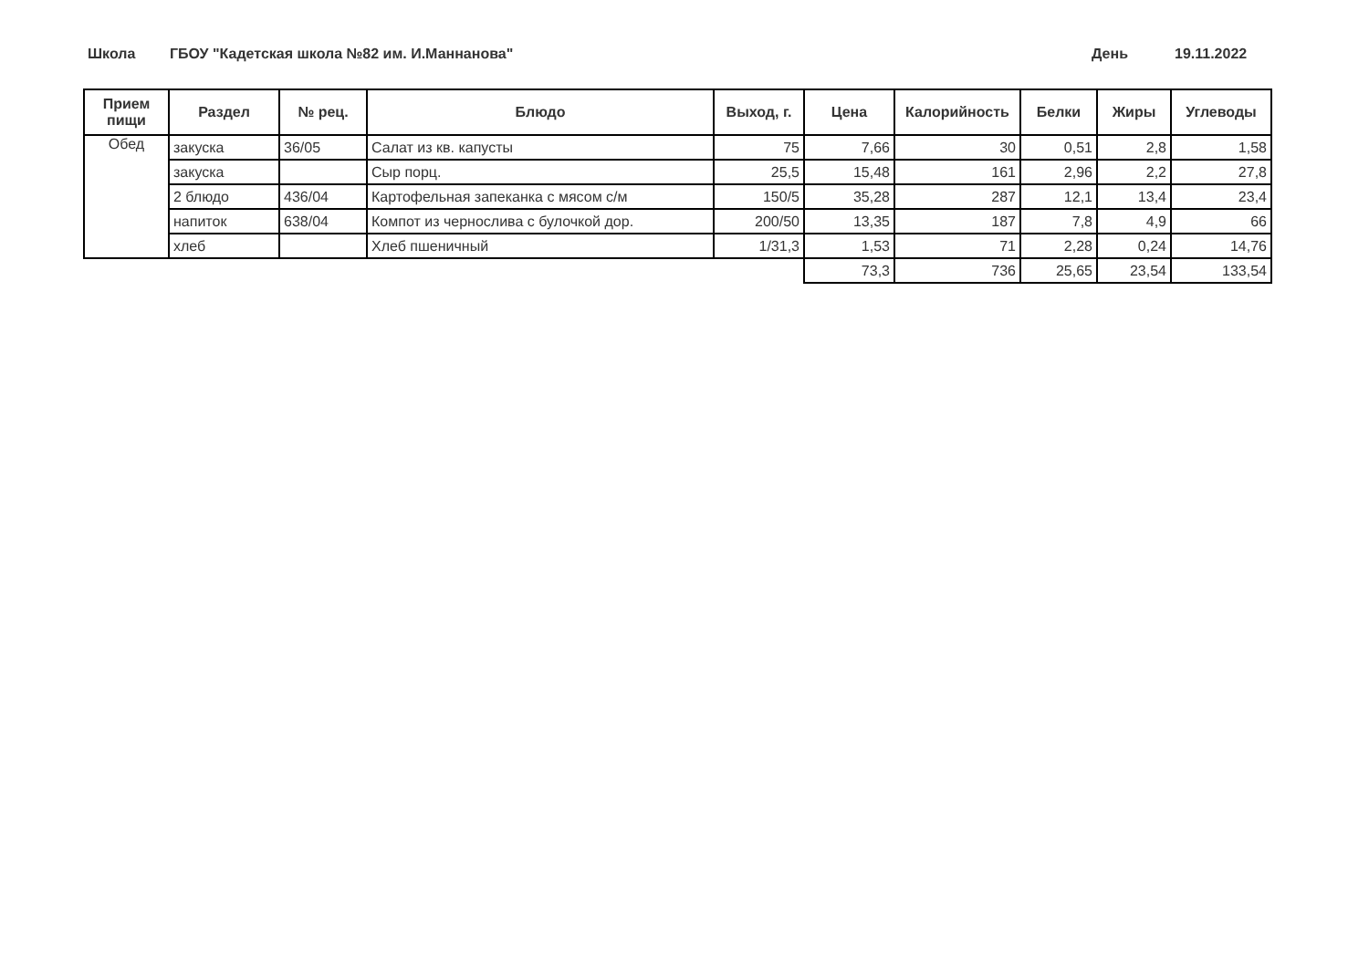Школа
ГБОУ "Кадетская школа №82 им. И.Маннанова"
День 19.11.2022
| Прием пищи | Раздел | № рец. | Блюдо | Выход, г. | Цена | Калорийность | Белки | Жиры | Углеводы |
| --- | --- | --- | --- | --- | --- | --- | --- | --- | --- |
| Обед | закуска | 36/05 | Салат из кв. капусты | 75 | 7,66 | 30 | 0,51 | 2,8 | 1,58 |
| | закуска | | Сыр порц. | 25,5 | 15,48 | 161 | 2,96 | 2,2 | 27,8 |
| | 2 блюдо | 436/04 | Картофельная запеканка с мясом с/м | 150/5 | 35,28 | 287 | 12,1 | 13,4 | 23,4 |
| | напиток | 638/04 | Компот из чернослива с булочкой дор. | 200/50 | 13,35 | 187 | 7,8 | 4,9 | 66 |
| | хлеб | | Хлеб пшеничный | 1/31,3 | 1,53 | 71 | 2,28 | 0,24 | 14,76 |
| | | | | | 73,3 | 736 | 25,65 | 23,54 | 133,54 |